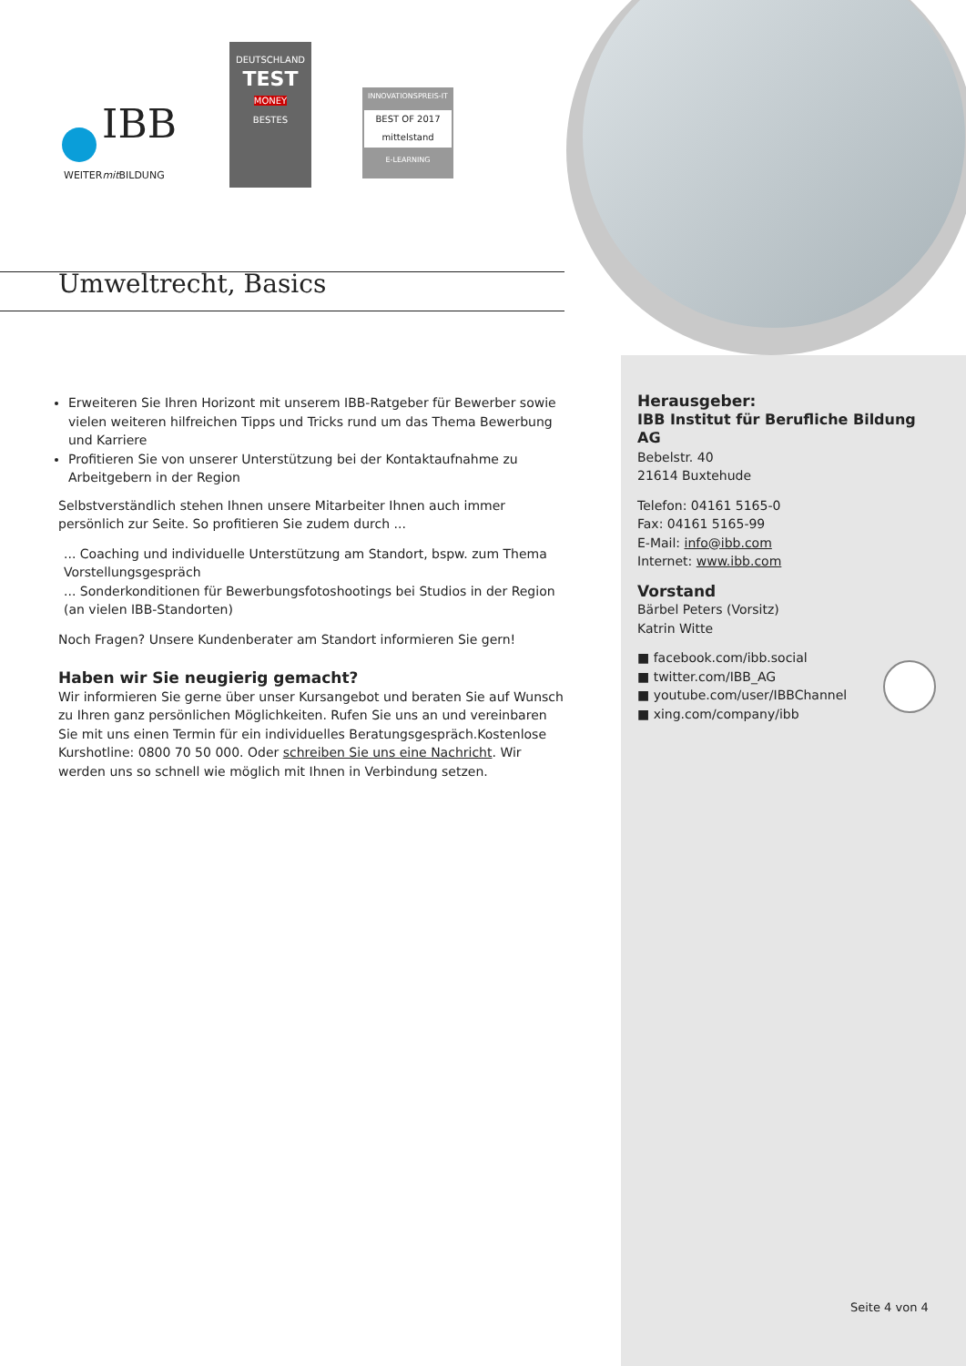IBB
WEITERmit BILDUNG
DEUTSCHLAND
TEST
MONEY
BESTES
INNOVATIONSPREIS-IT
BEST OF 2017
mittelstand
E-LEARNING
Umweltrecht, Basics
Erweiteren Sie Ihren Horizont mit unserem IBB-Ratgeber für Bewerber sowie vielen weiteren hilfreichen Tipps und Tricks rund um das Thema Bewerbung und Karriere
Profitieren Sie von unserer Unterstützung bei der Kontaktaufnahme zu Arbeitgebern in der Region
Selbstverständlich stehen Ihnen unsere Mitarbeiter Ihnen auch immer persönlich zur Seite. So profitieren Sie zudem durch ...
... Coaching und individuelle Unterstützung am Standort, bspw. zum Thema Vorstellungsgespräch
... Sonderkonditionen für Bewerbungsfotoshootings bei Studios in der Region (an vielen IBB-Standorten)
Noch Fragen? Unsere Kundenberater am Standort informieren Sie gern!
Haben wir Sie neugierig gemacht?
Wir informieren Sie gerne über unser Kursangebot und beraten Sie auf Wunsch zu Ihren ganz persönlichen Möglichkeiten. Rufen Sie uns an und vereinbaren Sie mit uns einen Termin für ein individuelles Beratungsgespräch.Kostenlose Kurshotline: 0800 70 50 000. Oder schreiben Sie uns eine Nachricht. Wir werden uns so schnell wie möglich mit Ihnen in Verbindung setzen.
Herausgeber:
IBB Institut für Berufliche Bildung AG
Bebelstr. 40
21614 Buxtehude
Telefon: 04161 5165-0
Fax: 04161 5165-99
E-Mail: info@ibb.com
Internet: www.ibb.com
Vorstand
Bärbel Peters (Vorsitz)
Katrin Witte
■ facebook.com/ibb.social
■ twitter.com/IBB_AG
■ youtube.com/user/IBBChannel
■ xing.com/company/ibb
Seite 4 von 4